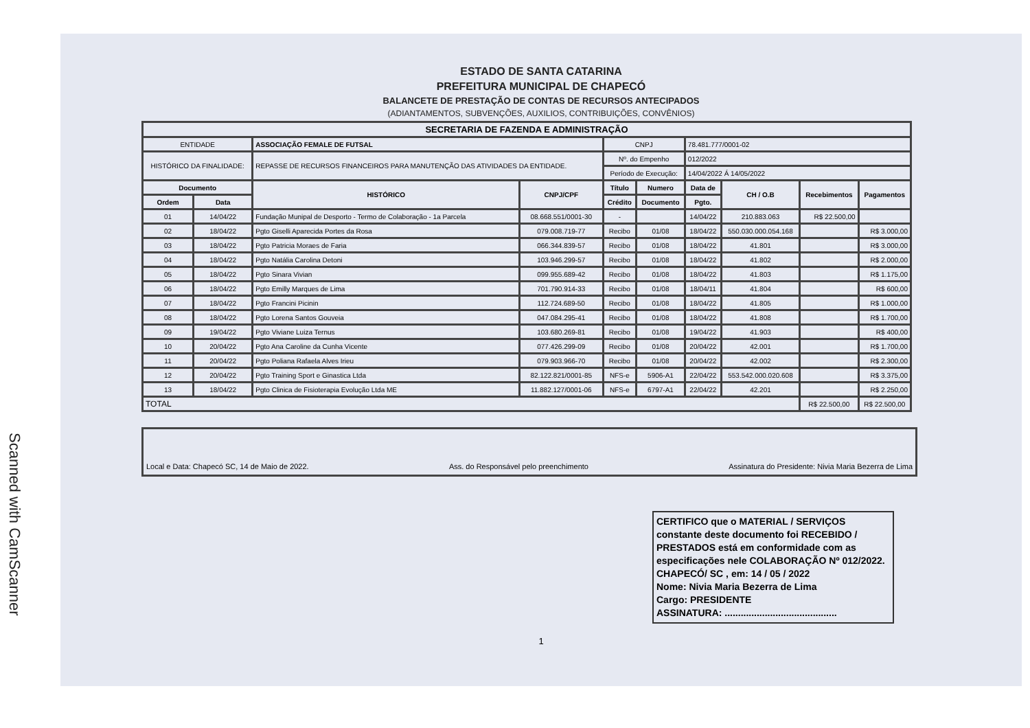Scanned with CamScanner
ESTADO DE SANTA CATARINA
PREFEITURA MUNICIPAL DE CHAPECÓ
BALANCETE DE PRESTAÇÃO DE CONTAS DE RECURSOS ANTECIPADOS
(ADIANTAMENTOS, SUBVENÇÕES, AUXILIOS, CONTRIBUIÇÕES, CONVÊNIOS)
| SECRETARIA DE FAZENDA E ADMINISTRAÇÃO | | | | | | | | | |
| --- | --- | --- | --- | --- | --- | --- | --- | --- | --- |
| ENTIDADE | | ASSOCIAÇÃO FEMALE DE FUTSAL | | CNPJ | | 78.481.777/0001-02 | | | |
| HISTÓRICO DA FINALIDADE: | | REPASSE DE RECURSOS FINANCEIROS PARA MANUTENÇÃO DAS ATIVIDADES DA ENTIDADE. | | Nº. do Empenho | | 012/2022 | | | |
| | | | | Período de Execução: | | 14/04/2022 Á 14/05/2022 | | | |
| Documento | | HISTÓRICO | CNPJ/CPF | Título | Numero | Data de | CH / O.B | Recebimentos | Pagamentos |
| Ordem | Data | | | Crédito | Documento | Pgto. | | | |
| 01 | 14/04/22 | Fundação Munipal de Desporto - Termo de Colaboração - 1a Parcela | 08.668.551/0001-30 | - | | 14/04/22 | 210.883.063 | R$ 22.500,00 | |
| 02 | 18/04/22 | Pgto Giselli Aparecida Portes da Rosa | 079.008.719-77 | Recibo | 01/08 | 18/04/22 | 550.030.000.054.168 | | R$ 3.000,00 |
| 03 | 18/04/22 | Pgto Patricia Moraes de Faria | 066.344.839-57 | Recibo | 01/08 | 18/04/22 | 41.801 | | R$ 3.000,00 |
| 04 | 18/04/22 | Pgto Natália Carolina Detoni | 103.946.299-57 | Recibo | 01/08 | 18/04/22 | 41.802 | | R$ 2.000,00 |
| 05 | 18/04/22 | Pgto Sinara Vivian | 099.955.689-42 | Recibo | 01/08 | 18/04/22 | 41.803 | | R$ 1.175,00 |
| 06 | 18/04/22 | Pgto Emilly Marques de Lima | 701.790.914-33 | Recibo | 01/08 | 18/04/11 | 41.804 | | R$ 600,00 |
| 07 | 18/04/22 | Pgto Francini Picinin | 112.724.689-50 | Recibo | 01/08 | 18/04/22 | 41.805 | | R$ 1.000,00 |
| 08 | 18/04/22 | Pgto Lorena Santos Gouveia | 047.084.295-41 | Recibo | 01/08 | 18/04/22 | 41.808 | | R$ 1.700,00 |
| 09 | 19/04/22 | Pgto Viviane Luiza Ternus | 103.680.269-81 | Recibo | 01/08 | 19/04/22 | 41.903 | | R$ 400,00 |
| 10 | 20/04/22 | Pgto Ana Caroline da Cunha Vicente | 077.426.299-09 | Recibo | 01/08 | 20/04/22 | 42.001 | | R$ 1.700,00 |
| 11 | 20/04/22 | Pgto Poliana Rafaela Alves Irieu | 079.903.966-70 | Recibo | 01/08 | 20/04/22 | 42.002 | | R$ 2.300,00 |
| 12 | 20/04/22 | Pgto Training Sport e Ginastica Ltda | 82.122.821/0001-85 | NFS-e | 5906-A1 | 22/04/22 | 553.542.000.020.608 | | R$ 3.375,00 |
| 13 | 18/04/22 | Pgto Clinica de Fisioterapia Evolução Ltda ME | 11.882.127/0001-06 | NFS-e | 6797-A1 | 22/04/22 | 42.201 | | R$ 2.250,00 |
| TOTAL | | | | | | | | R$ 22.500,00 | R$ 22.500,00 |
Local e Data: Chapecó SC, 14 de Maio de 2022. Ass. do Responsável pelo preenchimento Assinatura do Presidente: Nivia Maria Bezerra de Lima
CERTIFICO que o MATERIAL / SERVIÇOS constante deste documento foi RECEBIDO / PRESTADOS está em conformidade com as especificações nele COLABORAÇÃO Nº 012/2022.
CHAPECÓ/ SC , em: 14 / 05 / 2022
Nome: Nivia Maria Bezerra de Lima
Cargo: PRESIDENTE
ASSINATURA: ..........................................
1